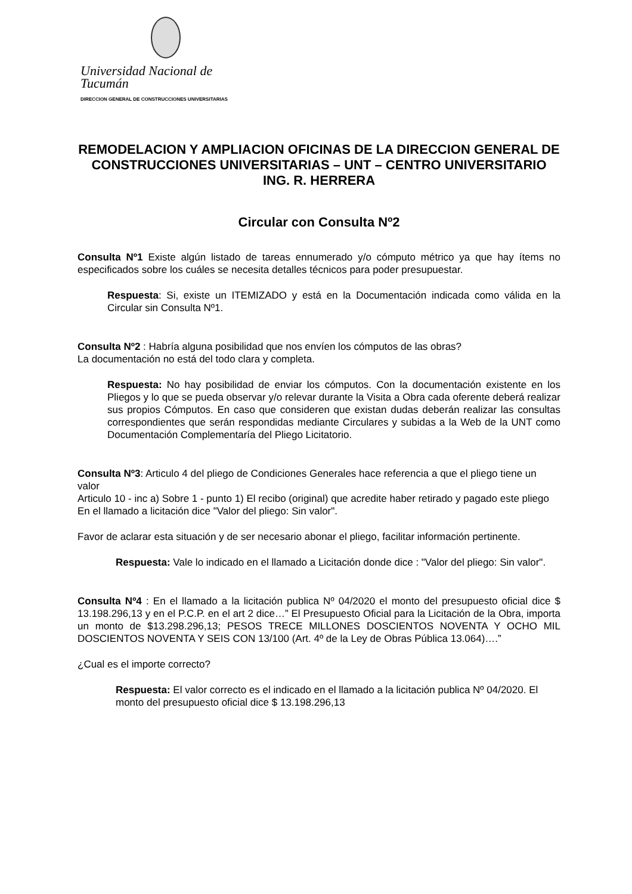Universidad Nacional de Tucumán
DIRECCION GENERAL DE CONSTRUCCIONES UNIVERSITARIAS
REMODELACION Y AMPLIACION OFICINAS DE LA DIRECCION GENERAL DE CONSTRUCCIONES UNIVERSITARIAS – UNT – CENTRO UNIVERSITARIO ING. R. HERRERA
Circular con Consulta Nº2
Consulta Nº1 Existe algún listado de tareas ennumerado y/o cómputo métrico ya que hay ítems no especificados sobre los cuáles se necesita detalles técnicos para poder presupuestar.
Respuesta: Si, existe un ITEMIZADO y está en la Documentación indicada como válida en la Circular sin Consulta Nº1.
Consulta Nº2 : Habría alguna posibilidad que nos envíen los cómputos de las obras?
La documentación no está del todo clara y completa.
Respuesta: No hay posibilidad de enviar los cómputos. Con la documentación existente en los Pliegos y lo que se pueda observar y/o relevar durante la Visita a Obra cada oferente deberá realizar sus propios Cómputos. En caso que consideren que existan dudas deberán realizar las consultas correspondientes que serán respondidas mediante Circulares y subidas a la Web de la UNT como Documentación Complementaría del Pliego Licitatorio.
Consulta Nº3: Articulo 4 del pliego de Condiciones Generales hace referencia a que el pliego tiene un valor
Articulo 10 - inc a) Sobre 1 - punto 1) El recibo (original) que acredite haber retirado y pagado este pliego
En el llamado a licitación dice "Valor del pliego: Sin valor".
Favor de aclarar esta situación y de ser necesario abonar el pliego, facilitar información pertinente.
Respuesta: Vale lo indicado en el llamado a Licitación donde dice : "Valor del pliego: Sin valor".
Consulta Nº4 : En el llamado a la licitación publica Nº 04/2020 el monto del presupuesto oficial dice $ 13.198.296,13 y en el P.C.P. en el art 2 dice…” El Presupuesto Oficial para la Licitación de la Obra, importa un monto de $13.298.296,13; PESOS TRECE MILLONES DOSCIENTOS NOVENTA Y OCHO MIL DOSCIENTOS NOVENTA Y SEIS CON 13/100 (Art. 4º de la Ley de Obras Pública 13.064)….”
¿Cual es el importe correcto?
Respuesta: El valor correcto es el indicado en el llamado a la licitación publica Nº 04/2020. El monto del presupuesto oficial dice $ 13.198.296,13